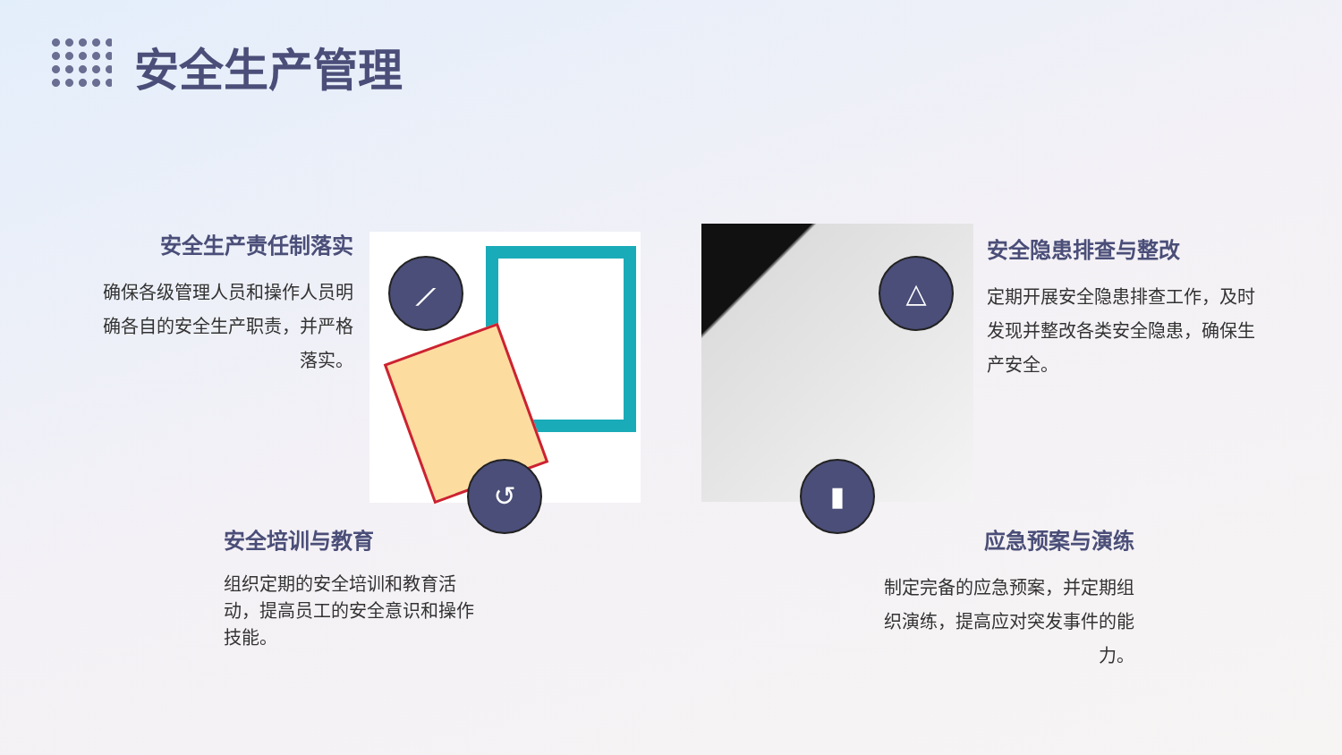安全生产管理
安全生产责任制落实
确保各级管理人员和操作人员明确各自的安全生产职责，并严格落实。
⟋
↺
△
▮
安全隐患排查与整改
定期开展安全隐患排查工作，及时发现并整改各类安全隐患，确保生产安全。
安全培训与教育
组织定期的安全培训和教育活动，提高员工的安全意识和操作技能。
应急预案与演练
制定完备的应急预案，并定期组织演练，提高应对突发事件的能力。